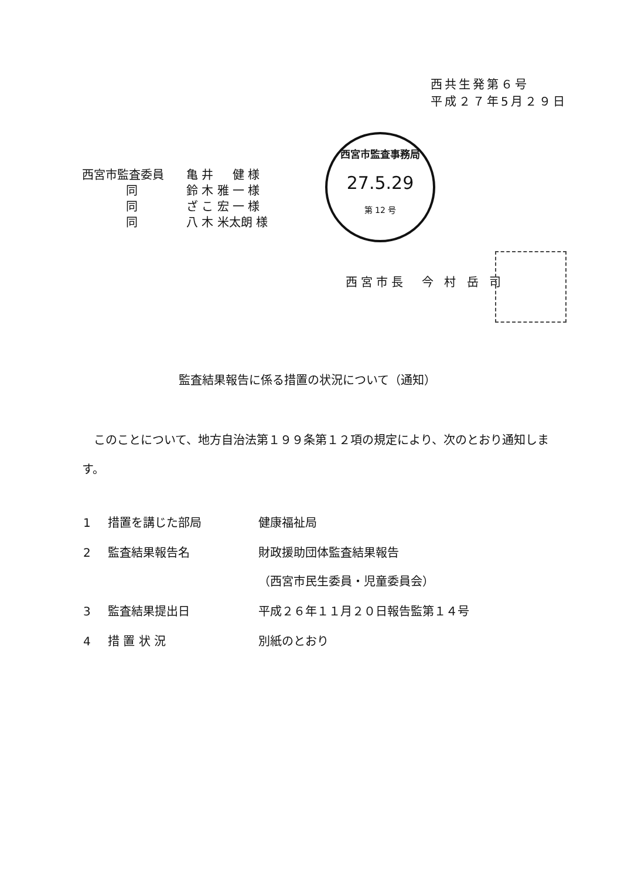西共生発第６号
平成２７年5月２９日
| 西宮市監査委員 | 亀 井 健 様 |
| 同 | 鈴 木 雅 一 様 |
| 同 | ざ こ 宏 一 様 |
| 同 | 八 木 米太朗 様 |
西宮市監査事務局
27.5.29
第 12 号
西宮市長　今 村 岳 司
監査結果報告に係る措置の状況について（通知）
このことについて、地方自治法第１９９条第１２項の規定により、次のとおり通知します。
| 1 | 措置を講じた部局 | 健康福祉局 |
| 2 | 監査結果報告名 | 財政援助団体監査結果報告 （西宮市民生委員・児童委員会） |
| 3 | 監査結果提出日 | 平成２６年１１月２０日報告監第１４号 |
| 4 | 措 置 状 況 | 別紙のとおり |